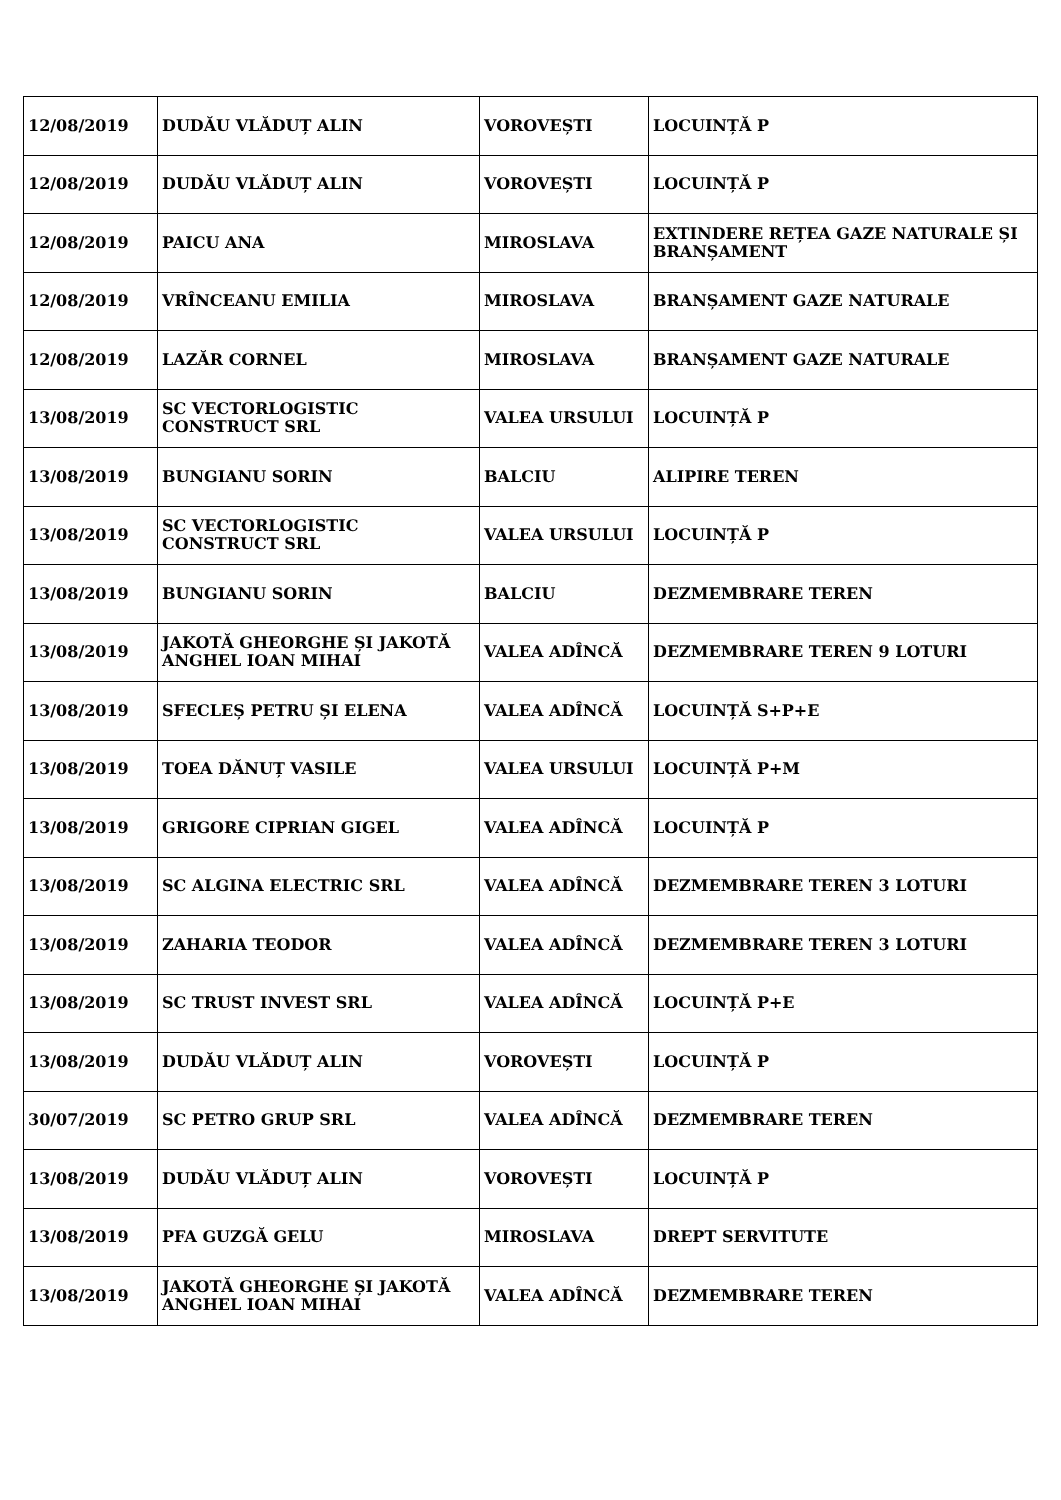| 12/08/2019 | DUDĂU VLĂDUȚ ALIN | VOROVEȘTI | LOCUINȚĂ P |
| 12/08/2019 | DUDĂU VLĂDUȚ ALIN | VOROVEȘTI | LOCUINȚĂ P |
| 12/08/2019 | PAICU ANA | MIROSLAVA | EXTINDERE REȚEA GAZE NATURALE ȘI BRANȘAMENT |
| 12/08/2019 | VRÎNCEANU EMILIA | MIROSLAVA | BRANȘAMENT GAZE NATURALE |
| 12/08/2019 | LAZĂR CORNEL | MIROSLAVA | BRANȘAMENT GAZE NATURALE |
| 13/08/2019 | SC VECTORLOGISTIC CONSTRUCT SRL | VALEA URSULUI | LOCUINȚĂ P |
| 13/08/2019 | BUNGIANU SORIN | BALCIU | ALIPIRE TEREN |
| 13/08/2019 | SC VECTORLOGISTIC CONSTRUCT SRL | VALEA URSULUI | LOCUINȚĂ P |
| 13/08/2019 | BUNGIANU SORIN | BALCIU | DEZMEMBRARE TEREN |
| 13/08/2019 | JAKOTĂ GHEORGHE ȘI JAKOTĂ ANGHEL IOAN MIHAI | VALEA ADÎNCĂ | DEZMEMBRARE TEREN 9 LOTURI |
| 13/08/2019 | SFECLEȘ PETRU ȘI ELENA | VALEA ADÎNCĂ | LOCUINȚĂ S+P+E |
| 13/08/2019 | TOEA DĂNUȚ VASILE | VALEA URSULUI | LOCUINȚĂ P+M |
| 13/08/2019 | GRIGORE CIPRIAN GIGEL | VALEA ADÎNCĂ | LOCUINȚĂ P |
| 13/08/2019 | SC ALGINA ELECTRIC SRL | VALEA ADÎNCĂ | DEZMEMBRARE TEREN 3 LOTURI |
| 13/08/2019 | ZAHARIA TEODOR | VALEA ADÎNCĂ | DEZMEMBRARE TEREN 3 LOTURI |
| 13/08/2019 | SC TRUST INVEST SRL | VALEA ADÎNCĂ | LOCUINȚĂ P+E |
| 13/08/2019 | DUDĂU VLĂDUȚ ALIN | VOROVEȘTI | LOCUINȚĂ P |
| 30/07/2019 | SC PETRO GRUP SRL | VALEA ADÎNCĂ | DEZMEMBRARE TEREN |
| 13/08/2019 | DUDĂU VLĂDUȚ ALIN | VOROVEȘTI | LOCUINȚĂ P |
| 13/08/2019 | PFA GUZGĂ GELU | MIROSLAVA | DREPT SERVITUTE |
| 13/08/2019 | JAKOTĂ GHEORGHE ȘI JAKOTĂ ANGHEL IOAN MIHAI | VALEA ADÎNCĂ | DEZMEMBRARE TEREN |